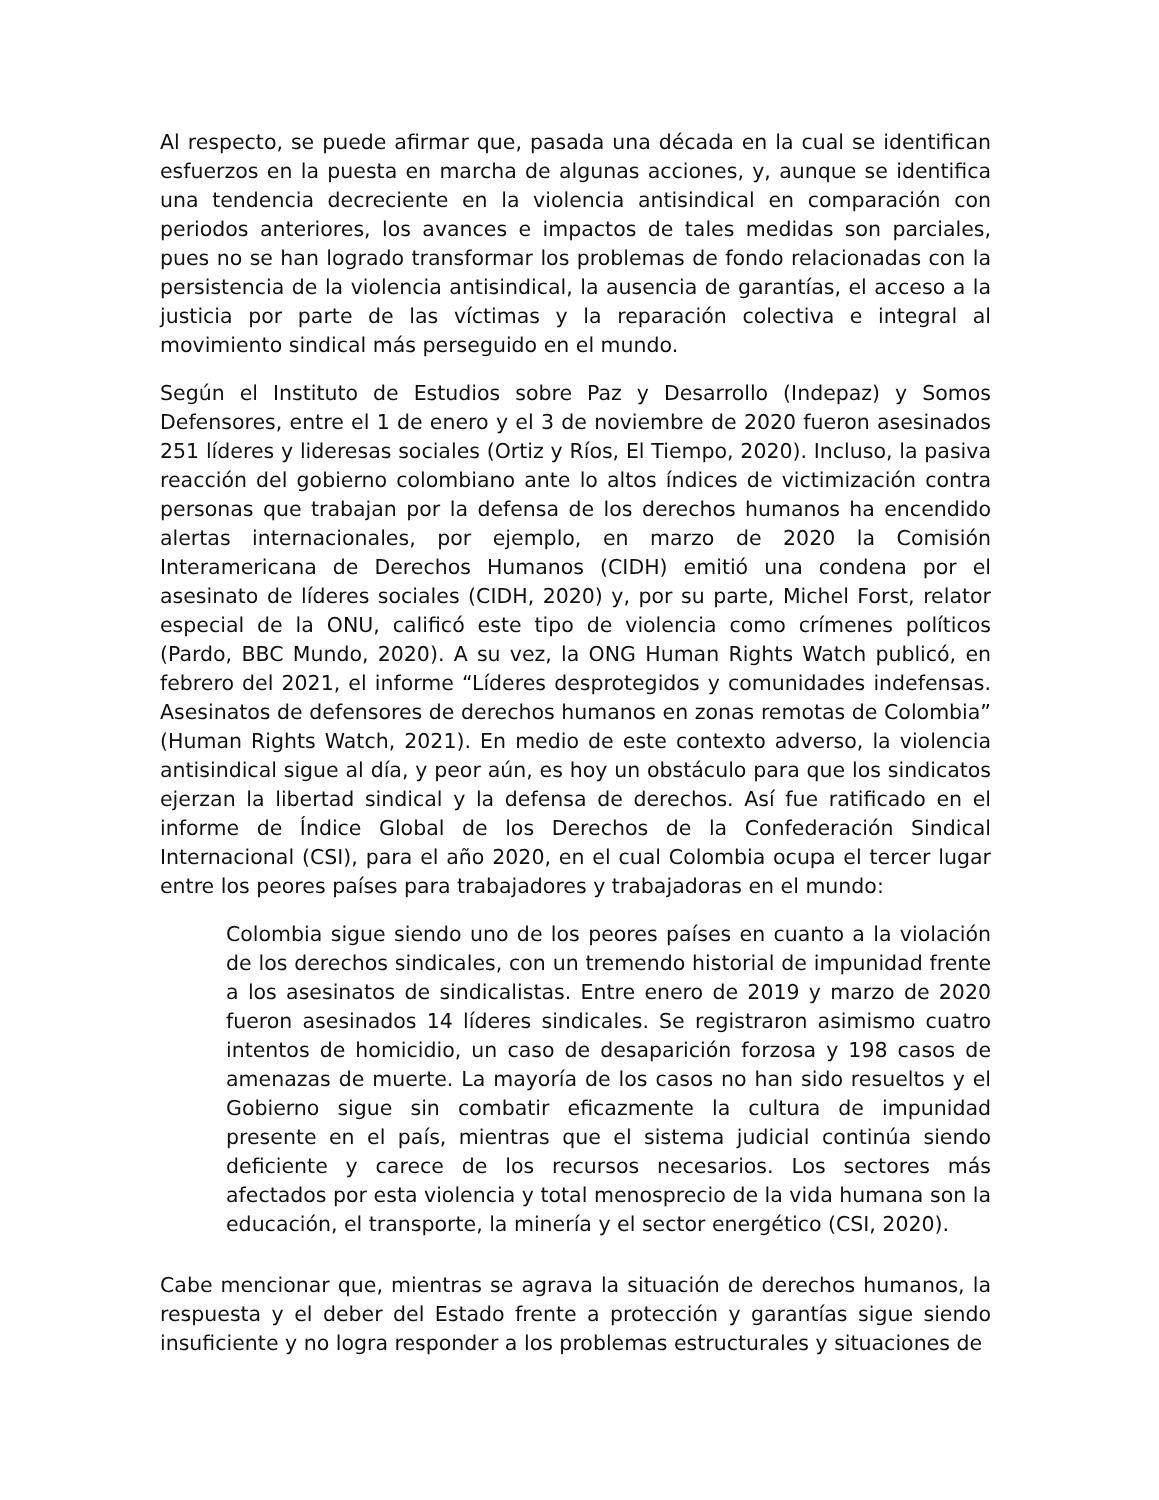Al respecto, se puede afirmar que, pasada una década en la cual se identifican esfuerzos en la puesta en marcha de algunas acciones, y, aunque se identifica una tendencia decreciente en la violencia antisindical en comparación con periodos anteriores, los avances e impactos de tales medidas son parciales, pues no se han logrado transformar los problemas de fondo relacionadas con la persistencia de la violencia antisindical, la ausencia de garantías, el acceso a la justicia por parte de las víctimas y la reparación colectiva e integral al movimiento sindical más perseguido en el mundo.
Según el Instituto de Estudios sobre Paz y Desarrollo (Indepaz) y Somos Defensores, entre el 1 de enero y el 3 de noviembre de 2020 fueron asesinados 251 líderes y lideresas sociales (Ortiz y Ríos, El Tiempo, 2020). Incluso, la pasiva reacción del gobierno colombiano ante lo altos índices de victimización contra personas que trabajan por la defensa de los derechos humanos ha encendido alertas internacionales, por ejemplo, en marzo de 2020 la Comisión Interamericana de Derechos Humanos (CIDH) emitió una condena por el asesinato de líderes sociales (CIDH, 2020) y, por su parte, Michel Forst, relator especial de la ONU, calificó este tipo de violencia como crímenes políticos (Pardo, BBC Mundo, 2020). A su vez, la ONG Human Rights Watch publicó, en febrero del 2021, el informe “Líderes desprotegidos y comunidades indefensas. Asesinatos de defensores de derechos humanos en zonas remotas de Colombia” (Human Rights Watch, 2021). En medio de este contexto adverso, la violencia antisindical sigue al día, y peor aún, es hoy un obstáculo para que los sindicatos ejerzan la libertad sindical y la defensa de derechos. Así fue ratificado en el informe de Índice Global de los Derechos de la Confederación Sindical Internacional (CSI), para el año 2020, en el cual Colombia ocupa el tercer lugar entre los peores países para trabajadores y trabajadoras en el mundo:
Colombia sigue siendo uno de los peores países en cuanto a la violación de los derechos sindicales, con un tremendo historial de impunidad frente a los asesinatos de sindicalistas. Entre enero de 2019 y marzo de 2020 fueron asesinados 14 líderes sindicales. Se registraron asimismo cuatro intentos de homicidio, un caso de desaparición forzosa y 198 casos de amenazas de muerte. La mayoría de los casos no han sido resueltos y el Gobierno sigue sin combatir eficazmente la cultura de impunidad presente en el país, mientras que el sistema judicial continúa siendo deficiente y carece de los recursos necesarios. Los sectores más afectados por esta violencia y total menosprecio de la vida humana son la educación, el transporte, la minería y el sector energético (CSI, 2020).
Cabe mencionar que, mientras se agrava la situación de derechos humanos, la respuesta y el deber del Estado frente a protección y garantías sigue siendo insuficiente y no logra responder a los problemas estructurales y situaciones de